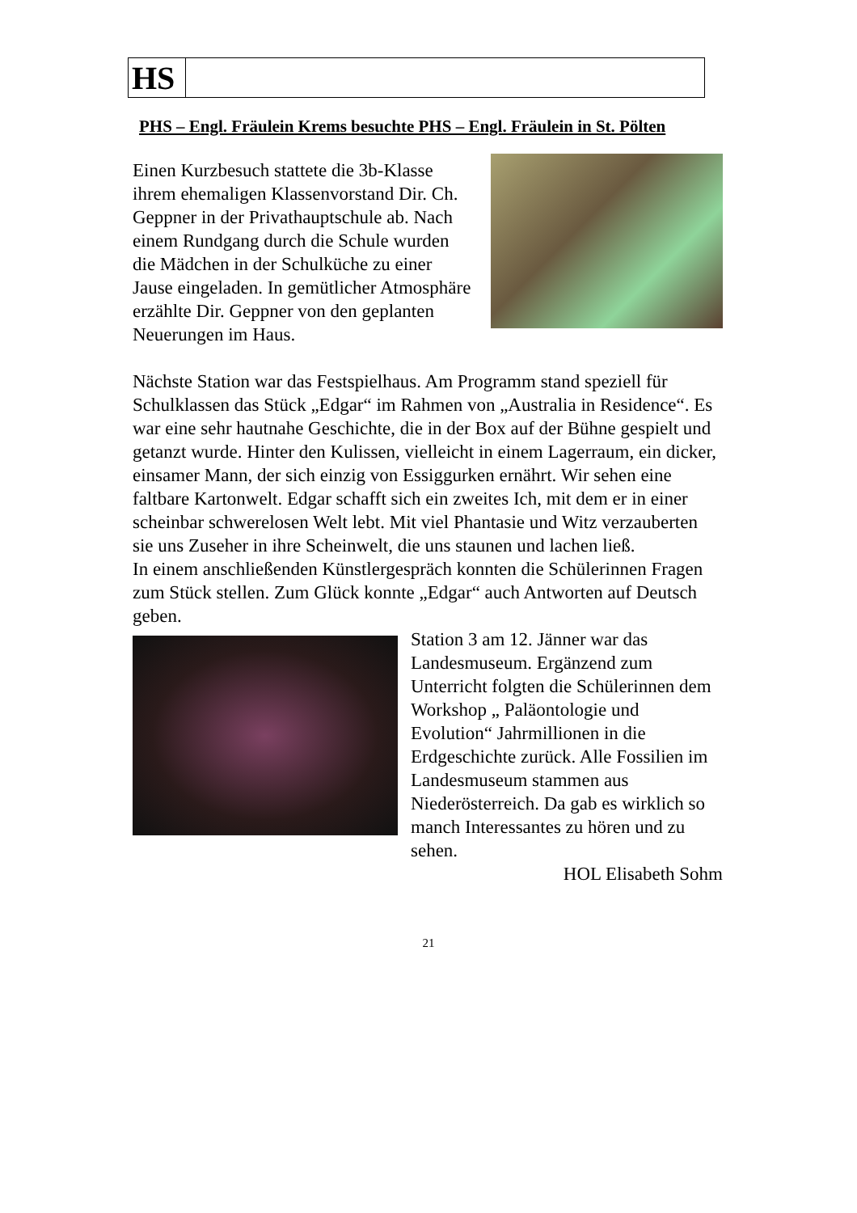| HS | |
PHS – Engl. Fräulein Krems besuchte PHS – Engl. Fräulein in St. Pölten
Einen Kurzbesuch stattete die 3b-Klasse ihrem ehemaligen Klassenvorstand Dir. Ch. Geppner in der Privathauptschule ab. Nach einem Rundgang durch die Schule wurden die Mädchen in der Schulküche zu einer Jause eingeladen. In gemütlicher Atmosphäre erzählte Dir. Geppner von den geplanten Neuerungen im Haus.
Nächste Station war das Festspielhaus. Am Programm stand speziell für Schulklassen das Stück „Edgar“ im Rahmen von „Australia in Residence“. Es war eine sehr hautnahe Geschichte, die in der Box auf der Bühne gespielt und getanzt wurde. Hinter den Kulissen, vielleicht in einem Lagerraum, ein dicker, einsamer Mann, der sich einzig von Essiggurken ernährt. Wir sehen eine faltbare Kartonwelt. Edgar schafft sich ein zweites Ich, mit dem er in einer scheinbar schwerelosen Welt lebt. Mit viel Phantasie und Witz verzauberten sie uns Zuseher in ihre Scheinwelt, die uns staunen und lachen ließ.
In einem anschließenden Künstlergespräch konnten die Schülerinnen Fragen zum Stück stellen. Zum Glück konnte „Edgar“ auch Antworten auf Deutsch geben.
Station 3 am 12. Jänner war das Landesmuseum. Ergänzend zum Unterricht folgten die Schülerinnen dem Workshop „ Paläontologie und Evolution“ Jahrmillionen in die Erdgeschichte zurück. Alle Fossilien im Landesmuseum stammen aus Niederösterreich. Da gab es wirklich so manch Interessantes zu hören und zu sehen.
HOL Elisabeth Sohm
21